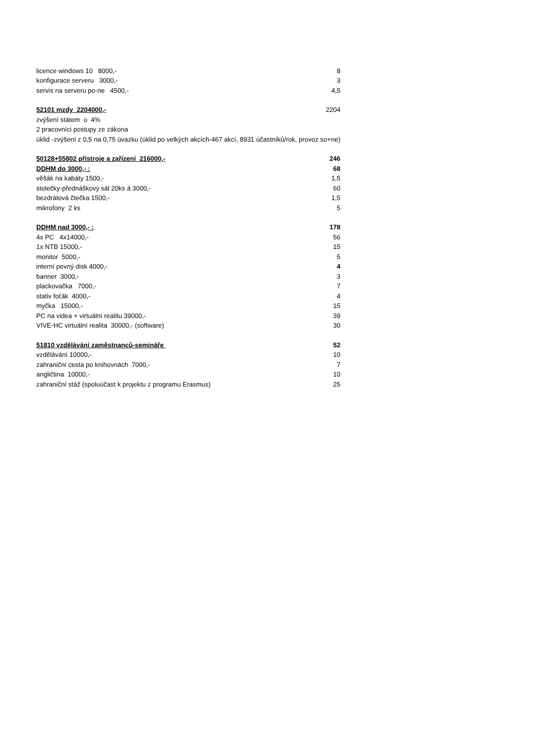| licence windows 10 8000,- | 8 |
| konfigurace serveru 3000,- | 3 |
| servis na serveru po-ne 4500,- | 4,5 |
| 52101 mzdy 2204000,- | 2204 |
| zvýšení státem o 4% | |
| 2 pracovníci postupy ze zákona | |
| úklid -zvýšení z 0,5 na 0,75 úvazku (úklid po velkých akcích-467 akcí, 8931 účastníků/rok, provoz so+ne) | |
| 50128+55802 přístroje a zařízení 216000,- | 246 |
| DDHM do 3000,- : | 68 |
| věšák na kabáty 1500,- | 1,5 |
| stolečky-přednáškový sál 20ks á 3000,- | 60 |
| bezdrátová čtečka 1500,- | 1,5 |
| mikrofony 2 ks | 5 |
| DDHM nad 3000,- : | 178 |
| 4x PC 4x14000,- | 56 |
| 1x NTB 15000,- | 15 |
| monitor 5000,- | 5 |
| interní pevný disk 4000,- | 4 |
| banner 3000,- | 3 |
| plackovačka 7000,- | 7 |
| stativ foťák 4000,- | 4 |
| myčka 15000,- | 15 |
| PC na videa + virtuální realitu 39000,- | 39 |
| VIVE-HC virtuální realita 30000,- (software) | 30 |
| 51810 vzdělávání zaměstnanců-semináře | 52 |
| vzdělávání 10000,- | 10 |
| zahraniční cesta po knihovnách 7000,- | 7 |
| angličtina 10000,- | 10 |
| zahraniční stáž (spoluúčast k projektu z programu Erasmus) | 25 |